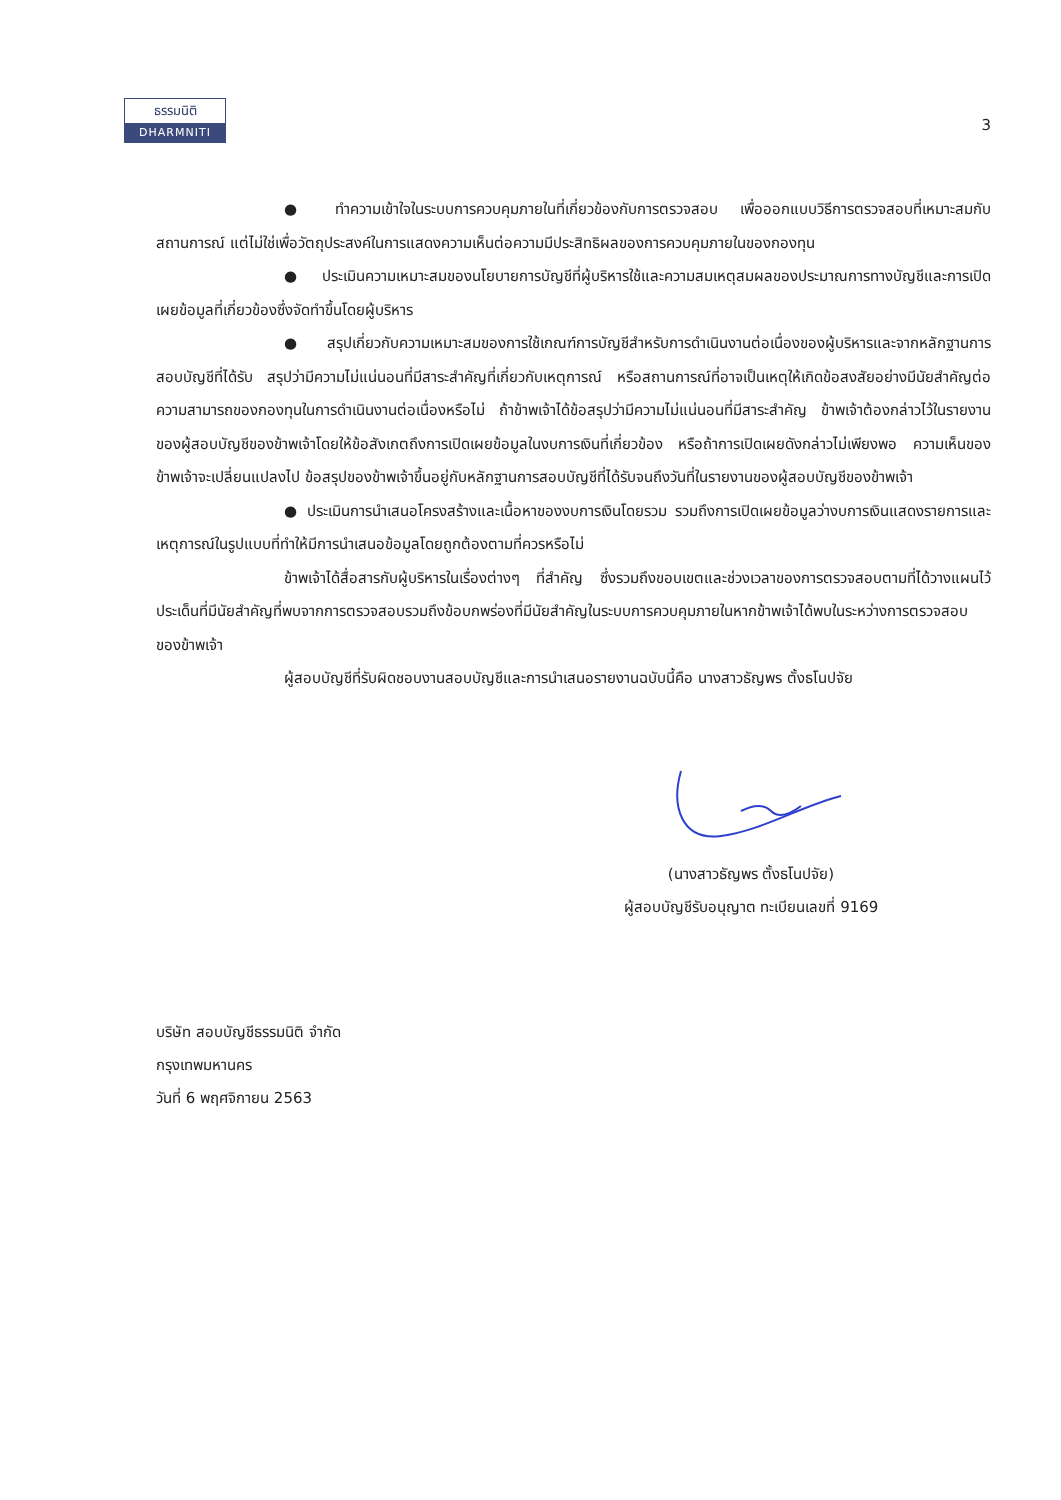ธรรมนิติ
DHARMNITI
3
● ทำความเข้าใจในระบบการควบคุมภายในที่เกี่ยวข้องกับการตรวจสอบ เพื่อออกแบบวิธีการตรวจสอบที่เหมาะสมกับสถานการณ์ แต่ไม่ใช่เพื่อวัตถุประสงค์ในการแสดงความเห็นต่อความมีประสิทธิผลของการควบคุมภายในของกองทุน
● ประเมินความเหมาะสมของนโยบายการบัญชีที่ผู้บริหารใช้และความสมเหตุสมผลของประมาณการทางบัญชีและการเปิดเผยข้อมูลที่เกี่ยวข้องซึ่งจัดทำขึ้นโดยผู้บริหาร
● สรุปเกี่ยวกับความเหมาะสมของการใช้เกณฑ์การบัญชีสำหรับการดำเนินงานต่อเนื่องของผู้บริหารและจากหลักฐานการสอบบัญชีที่ได้รับ สรุปว่ามีความไม่แน่นอนที่มีสาระสำคัญที่เกี่ยวกับเหตุการณ์ หรือสถานการณ์ที่อาจเป็นเหตุให้เกิดข้อสงสัยอย่างมีนัยสำคัญต่อความสามารถของกองทุนในการดำเนินงานต่อเนื่องหรือไม่ ถ้าข้าพเจ้าได้ข้อสรุปว่ามีความไม่แน่นอนที่มีสาระสำคัญ ข้าพเจ้าต้องกล่าวไว้ในรายงานของผู้สอบบัญชีของข้าพเจ้าโดยให้ข้อสังเกตถึงการเปิดเผยข้อมูลในงบการเงินที่เกี่ยวข้อง หรือถ้าการเปิดเผยดังกล่าวไม่เพียงพอ ความเห็นของข้าพเจ้าจะเปลี่ยนแปลงไป ข้อสรุปของข้าพเจ้าขึ้นอยู่กับหลักฐานการสอบบัญชีที่ได้รับจนถึงวันที่ในรายงานของผู้สอบบัญชีของข้าพเจ้า
● ประเมินการนำเสนอโครงสร้างและเนื้อหาของงบการเงินโดยรวม รวมถึงการเปิดเผยข้อมูลว่างบการเงินแสดงรายการและเหตุการณ์ในรูปแบบที่ทำให้มีการนำเสนอข้อมูลโดยถูกต้องตามที่ควรหรือไม่
ข้าพเจ้าได้สื่อสารกับผู้บริหารในเรื่องต่างๆ ที่สำคัญ ซึ่งรวมถึงขอบเขตและช่วงเวลาของการตรวจสอบตามที่ได้วางแผนไว้ ประเด็นที่มีนัยสำคัญที่พบจากการตรวจสอบรวมถึงข้อบกพร่องที่มีนัยสำคัญในระบบการควบคุมภายในหากข้าพเจ้าได้พบในระหว่างการตรวจสอบของข้าพเจ้า
ผู้สอบบัญชีที่รับผิดชอบงานสอบบัญชีและการนำเสนอรายงานฉบับนี้คือ นางสาวธัญพร ตั้งธโนปจัย
(นางสาวธัญพร ตั้งธโนปจัย)
ผู้สอบบัญชีรับอนุญาต ทะเบียนเลขที่ 9169
บริษัท สอบบัญชีธรรมนิติ จำกัด
กรุงเทพมหานคร
วันที่ 6 พฤศจิกายน 2563